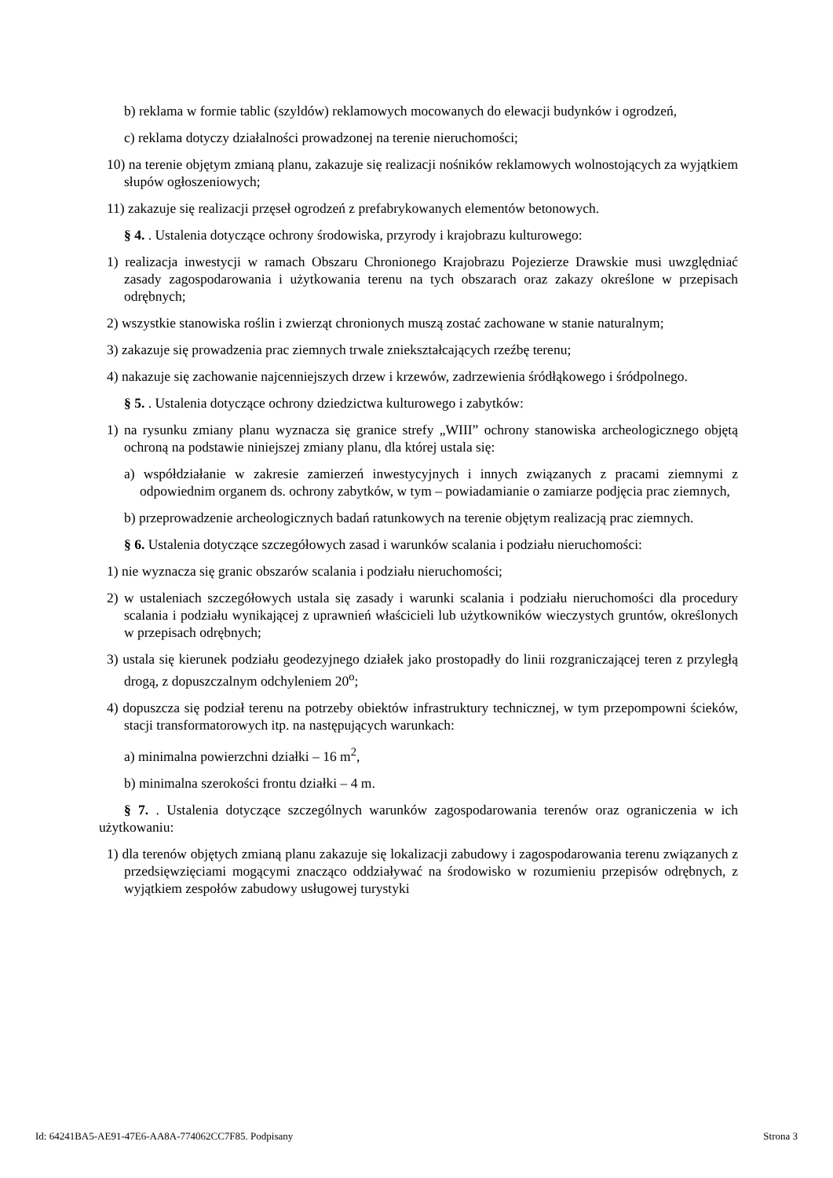b) reklama w formie tablic (szyldów) reklamowych mocowanych do elewacji budynków i ogrodzeń,
c) reklama dotyczy działalności prowadzonej na terenie nieruchomości;
10) na terenie objętym zmianą planu, zakazuje się realizacji nośników reklamowych wolnostojących za wyjątkiem słupów ogłoszeniowych;
11) zakazuje się realizacji przęseł ogrodzeń z prefabrykowanych elementów betonowych.
§ 4. . Ustalenia dotyczące ochrony środowiska, przyrody i krajobrazu kulturowego:
1) realizacja inwestycji w ramach Obszaru Chronionego Krajobrazu Pojezierze Drawskie musi uwzględniać zasady zagospodarowania i użytkowania terenu na tych obszarach oraz zakazy określone w przepisach odrębnych;
2) wszystkie stanowiska roślin i zwierząt chronionych muszą zostać zachowane w stanie naturalnym;
3) zakazuje się prowadzenia prac ziemnych trwale zniekształcających rzeźbę terenu;
4) nakazuje się zachowanie najcenniejszych drzew i krzewów, zadrzewienia śródłąkowego i śródpolnego.
§ 5. . Ustalenia dotyczące ochrony dziedzictwa kulturowego i zabytków:
1) na rysunku zmiany planu wyznacza się granice strefy „WIII” ochrony stanowiska archeologicznego objętą ochroną na podstawie niniejszej zmiany planu, dla której ustala się:
a) współdziałanie w zakresie zamierzeń inwestycyjnych i innych związanych z pracami ziemnymi z odpowiednim organem ds. ochrony zabytków, w tym – powiadamianie o zamiarze podjęcia prac ziemnych,
b) przeprowadzenie archeologicznych badań ratunkowych na terenie objętym realizacją prac ziemnych.
§ 6. Ustalenia dotyczące szczegółowych zasad i warunków scalania i podziału nieruchomości:
1) nie wyznacza się granic obszarów scalania i podziału nieruchomości;
2) w ustaleniach szczegółowych ustala się zasady i warunki scalania i podziału nieruchomości dla procedury scalania i podziału wynikającej z uprawnień właścicieli lub użytkowników wieczystych gruntów, określonych w przepisach odrębnych;
3) ustala się kierunek podziału geodezyjnego działek jako prostopadły do linii rozgraniczającej teren z przyległą drogą, z dopuszczalnym odchyleniem 20<sup>o</sup>;
4) dopuszcza się podział terenu na potrzeby obiektów infrastruktury technicznej, w tym przepompowni ścieków, stacji transformatorowych itp. na następujących warunkach:
a) minimalna powierzchni działki – 16 m<sup>2</sup>,
b) minimalna szerokości frontu działki – 4 m.
§ 7. . Ustalenia dotyczące szczególnych warunków zagospodarowania terenów oraz ograniczenia w ich użytkowaniu:
1) dla terenów objętych zmianą planu zakazuje się lokalizacji zabudowy i zagospodarowania terenu związanych z przedsięwzięciami mogącymi znacząco oddziaływać na środowisko w rozumieniu przepisów odrębnych, z wyjątkiem zespołów zabudowy usługowej turystyki
Id: 64241BA5-AE91-47E6-AA8A-774062CC7F85. Podpisany Strona 3